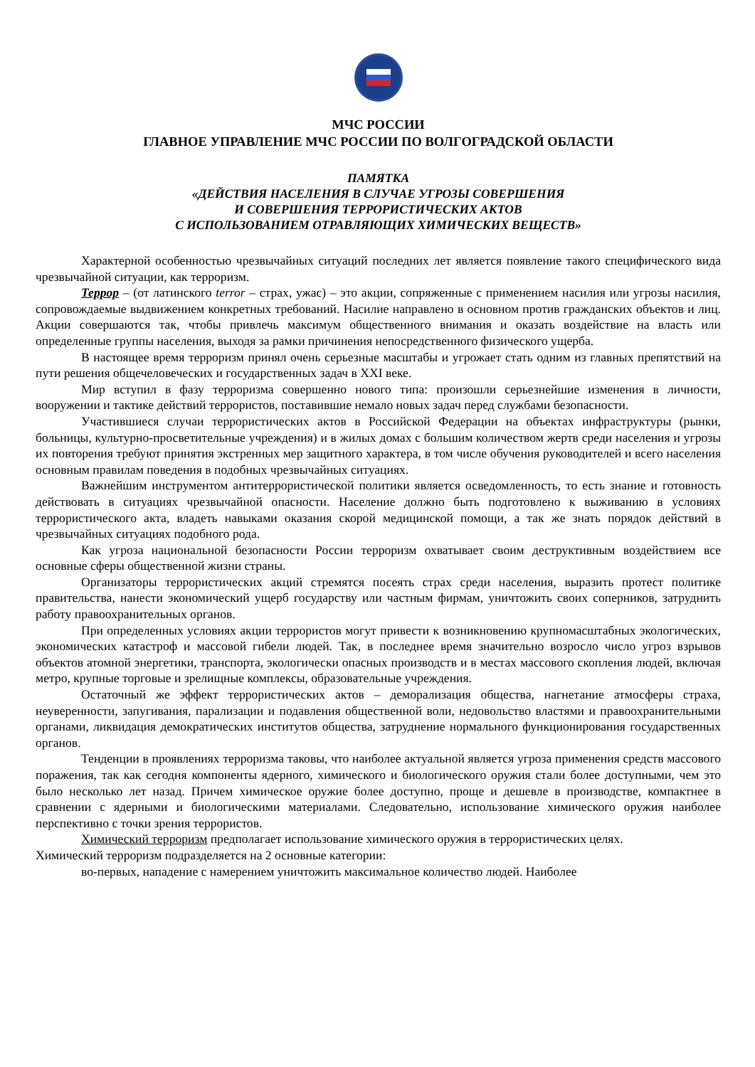МЧС РОССИИ
ГЛАВНОЕ УПРАВЛЕНИЕ МЧС РОССИИ ПО ВОЛГОГРАДСКОЙ ОБЛАСТИ
ПАМЯТКА
«ДЕЙСТВИЯ НАСЕЛЕНИЯ В СЛУЧАЕ УГРОЗЫ СОВЕРШЕНИЯ
И СОВЕРШЕНИЯ ТЕРРОРИСТИЧЕСКИХ АКТОВ
С ИСПОЛЬЗОВАНИЕМ ОТРАВЛЯЮЩИХ ХИМИЧЕСКИХ ВЕЩЕСТВ»
Характерной особенностью чрезвычайных ситуаций последних лет является появление такого специфического вида чрезвычайной ситуации, как терроризм.
Террор – (от латинского terror – страх, ужас) – это акции, сопряженные с применением насилия или угрозы насилия, сопровождаемые выдвижением конкретных требований. Насилие направлено в основном против гражданских объектов и лиц. Акции совершаются так, чтобы привлечь максимум общественного внимания и оказать воздействие на власть или определенные группы населения, выходя за рамки причинения непосредственного физического ущерба.
В настоящее время терроризм принял очень серьезные масштабы и угрожает стать одним из главных препятствий на пути решения общечеловеческих и государственных задач в XXI веке.
Мир вступил в фазу терроризма совершенно нового типа: произошли серьезнейшие изменения в личности, вооружении и тактике действий террористов, поставившие немало новых задач перед службами безопасности.
Участившиеся случаи террористических актов в Российской Федерации на объектах инфраструктуры (рынки, больницы, культурно-просветительные учреждения) и в жилых домах с большим количеством жертв среди населения и угрозы их повторения требуют принятия экстренных мер защитного характера, в том числе обучения руководителей и всего населения основным правилам поведения в подобных чрезвычайных ситуациях.
Важнейшим инструментом антитеррористической политики является осведомленность, то есть знание и готовность действовать в ситуациях чрезвычайной опасности. Население должно быть подготовлено к выживанию в условиях террористического акта, владеть навыками оказания скорой медицинской помощи, а так же знать порядок действий в чрезвычайных ситуациях подобного рода.
Как угроза национальной безопасности России терроризм охватывает своим деструктивным воздействием все основные сферы общественной жизни страны.
Организаторы террористических акций стремятся посеять страх среди населения, выразить протест политике правительства, нанести экономический ущерб государству или частным фирмам, уничтожить своих соперников, затруднить работу правоохранительных органов.
При определенных условиях акции террористов могут привести к возникновению крупномасштабных экологических, экономических катастроф и массовой гибели людей. Так, в последнее время значительно возросло число угроз взрывов объектов атомной энергетики, транспорта, экологически опасных производств и в местах массового скопления людей, включая метро, крупные торговые и зрелищные комплексы, образовательные учреждения.
Остаточный же эффект террористических актов – деморализация общества, нагнетание атмосферы страха, неуверенности, запугивания, парализации и подавления общественной воли, недовольство властями и правоохранительными органами, ликвидация демократических институтов общества, затруднение нормального функционирования государственных органов.
Тенденции в проявлениях терроризма таковы, что наиболее актуальной является угроза применения средств массового поражения, так как сегодня компоненты ядерного, химического и биологического оружия стали более доступными, чем это было несколько лет назад. Причем химическое оружие более доступно, проще и дешевле в производстве, компактнее в сравнении с ядерными и биологическими материалами. Следовательно, использование химического оружия наиболее перспективно с точки зрения террористов.
Химический терроризм предполагает использование химического оружия в террористических целях.
Химический терроризм подразделяется на 2 основные категории:
во-первых, нападение с намерением уничтожить максимальное количество людей. Наиболее